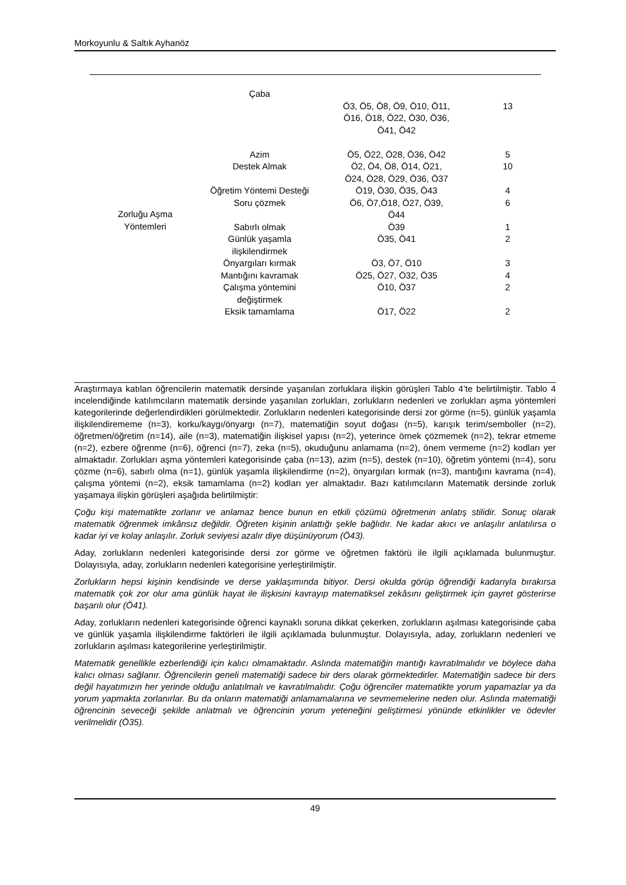Morkoyunlu & Saltık Ayhanöz
| Zorluğu Aşma Yöntemleri | Çaba | | |
| | | Ö3, Ö5, Ö8, Ö9, Ö10, Ö11, Ö16, Ö18, Ö22, Ö30, Ö36, Ö41, Ö42 | 13 |
| | Azim | Ö5, Ö22, Ö28, Ö36, Ö42 | 5 |
| | Destek Almak | Ö2, Ö4, Ö8, Ö14, Ö21, Ö24, Ö28, Ö29, Ö36, Ö37 | 10 |
| | Öğretim Yöntemi Desteği | Ö19, Ö30, Ö35, Ö43 | 4 |
| | Soru çözmek | Ö6, Ö7,Ö18, Ö27, Ö39, Ö44 | 6 |
| | Sabırlı olmak | Ö39 | 1 |
| | Günlük yaşamla ilişkilendirmek | Ö35, Ö41 | 2 |
| | Önyargıları kırmak | Ö3, Ö7, Ö10 | 3 |
| | Mantığını kavramak | Ö25, Ö27, Ö32, Ö35 | 4 |
| | Çalışma yöntemini değiştirmek | Ö10, Ö37 | 2 |
| | Eksik tamamlama | Ö17, Ö22 | 2 |
Araştırmaya katılan öğrencilerin matematik dersinde yaşanılan zorluklara ilişkin görüşleri Tablo 4’te belirtilmiştir. Tablo 4 incelendiğinde katılımcıların matematik dersinde yaşanılan zorlukları, zorlukların nedenleri ve zorlukları aşma yöntemleri kategorilerinde değerlendirdikleri görülmektedir. Zorlukların nedenleri kategorisinde dersi zor görme (n=5), günlük yaşamla ilişkilendirememe (n=3), korku/kaygı/önyargı (n=7), matematiğin soyut doğası (n=5), karışık terim/semboller (n=2), öğretmen/öğretim (n=14), aile (n=3), matematiğin ilişkisel yapısı (n=2), yeterince örnek çözmemek (n=2), tekrar etmeme (n=2), ezbere öğrenme (n=6), öğrenci (n=7), zeka (n=5), okuduğunu anlamama (n=2), önem vermeme (n=2) kodları yer almaktadır. Zorlukları aşma yöntemleri kategorisinde çaba (n=13), azim (n=5), destek (n=10), öğretim yöntemi (n=4), soru çözme (n=6), sabırlı olma (n=1), günlük yaşamla ilişkilendirme (n=2), önyargıları kırmak (n=3), mantığını kavrama (n=4), çalışma yöntemi (n=2), eksik tamamlama (n=2) kodları yer almaktadır. Bazı katılımcıların Matematik dersinde zorluk yaşamaya ilişkin görüşleri aşağıda belirtilmiştir:
Çoğu kişi matematikte zorlanır ve anlamaz bence bunun en etkili çözümü öğretmenin anlatış stilidir. Sonuç olarak matematik öğrenmek imkânsız değildir. Öğreten kişinin anlattığı şekle bağlıdır. Ne kadar akıcı ve anlaşılır anlatılırsa o kadar iyi ve kolay anlaşılır. Zorluk seviyesi azalır diye düşünüyorum (Ö43).
Aday, zorlukların nedenleri kategorisinde dersi zor görme ve öğretmen faktörü ile ilgili açıklamada bulunmuştur. Dolayısıyla, aday, zorlukların nedenleri kategorisine yerleştirilmiştir.
Zorlukların hepsi kişinin kendisinde ve derse yaklaşımında bitiyor. Dersi okulda görüp öğrendiği kadarıyla bırakırsa matematik çok zor olur ama günlük hayat ile ilişkisini kavrayıp matematiksel zekâsını geliştirmek için gayret gösterirse başarılı olur (Ö41).
Aday, zorlukların nedenleri kategorisinde öğrenci kaynaklı soruna dikkat çekerken, zorlukların aşılması kategorisinde çaba ve günlük yaşamla ilişkilendirme faktörleri ile ilgili açıklamada bulunmuştur. Dolayısıyla, aday, zorlukların nedenleri ve zorlukların aşılması kategorilerine yerleştirilmiştir.
Matematik genellikle ezberlendiği için kalıcı olmamaktadır. Aslında matematiğin mantığı kavratılmalıdır ve böylece daha kalıcı olması sağlanır. Öğrencilerin geneli matematiği sadece bir ders olarak görmektedirler. Matematiğin sadece bir ders değil hayatımızın her yerinde olduğu anlatılmalı ve kavratılmalıdır. Çoğu öğrenciler matematikte yorum yapamazlar ya da yorum yapmakta zorlanırlar. Bu da onların matematiği anlamamalarına ve sevmemelerine neden olur. Aslında matematiği öğrencinin seveceği şekilde anlatmalı ve öğrencinin yorum yeteneğini geliştirmesi yönünde etkinlikler ve ödevler verilmelidir (Ö35).
49